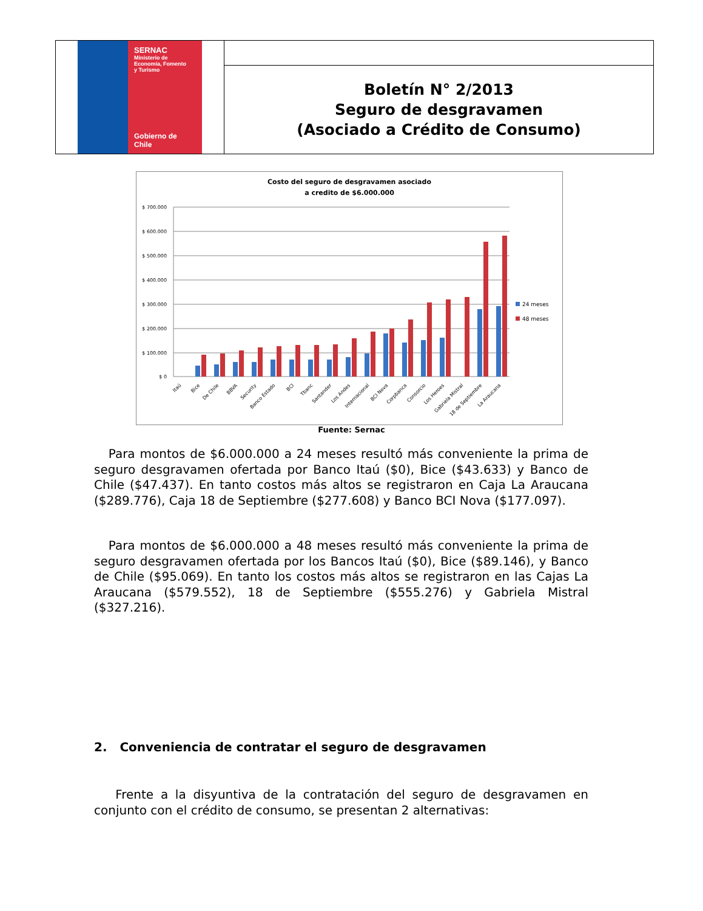| SERNAC Ministerio de Economía, Fomento y Turismo Gobierno de Chile | |
| | Boletín N° 2/2013 Seguro de desgravamen (Asociado a Crédito de Consumo) |
Costo del seguro de desgravamen asociado
a credito de $6.000.000
$ 700.000
$ 600.000
$ 500.000
$ 400.000
$ 300.000
$ 200.000
$ 100.000
$ 0
24 meses
48 meses
Itaú
Bice
De Chile
BBVA
Security
Banco Estado
BCI
Tbanc
Santander
Los Andes
Internacional
BCI Nova
Corpbanca
Consorcio
Los Heroes
Gabriela Mistral
18 de Septiembre
La Araucana
Fuente: Sernac
Para montos de $6.000.000 a 24 meses resultó más conveniente la prima de seguro desgravamen ofertada por Banco Itaú ($0), Bice ($43.633) y Banco de Chile ($47.437). En tanto costos más altos se registraron en Caja La Araucana ($289.776), Caja 18 de Septiembre ($277.608) y Banco BCI Nova ($177.097).
Para montos de $6.000.000 a 48 meses resultó más conveniente la prima de seguro desgravamen ofertada por los Bancos Itaú ($0), Bice ($89.146), y Banco de Chile ($95.069). En tanto los costos más altos se registraron en las Cajas La Araucana ($579.552), 18 de Septiembre ($555.276) y Gabriela Mistral ($327.216).
2. Conveniencia de contratar el seguro de desgravamen
Frente a la disyuntiva de la contratación del seguro de desgravamen en conjunto con el crédito de consumo, se presentan 2 alternativas: